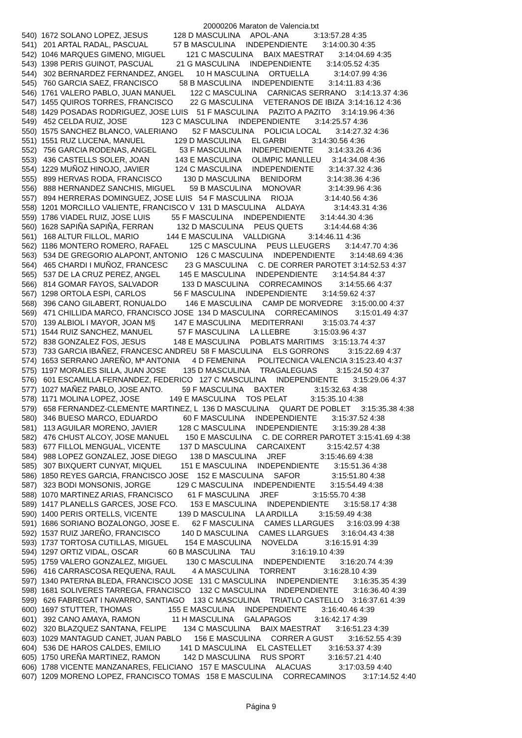20000206 Maraton de Valencia.txt
540)  1672 SOLANO LOPEZ, JESUS            128 D MASCULINA     APOL-ANA            3:13:57.28 4:35
541)   201 ARTAL RADAL, PASCUAL            57 B MASCULINA     INDEPENDIENTE       3:14:00.30 4:35
542)  1046 MARQUES GIMENO, MIGUEL          121 C MASCULINA     BAIX MAESTRAT       3:14:04.69 4:35
543)  1398 PERIS GUINOT, PASCUAL           21 G MASCULINA     INDEPENDIENTE       3:14:05.52 4:35
544)   302 BERNARDEZ FERNANDEZ, ANGEL      10 H MASCULINA     ORTUELLA            3:14:07.99 4:36
545)   760 GARCIA SAEZ, FRANCISCO          58 B MASCULINA     INDEPENDIENTE       3:14:11.83 4:36
546)  1761 VALERO PABLO, JUAN MANUEL       122 C MASCULINA     CARNICAS SERRANO    3:14:13.37 4:36
547)  1455 QUIROS TORRES, FRANCISCO        22 G MASCULINA     VETERANOS DE IBIZA  3:14:16.12 4:36
548)  1429 POSADAS RODRIGUEZ, JOSE LUIS    51 F MASCULINA     PAZITO A PAZITO     3:14:19.96 4:36
549)   452 CELDA RUIZ, JOSE                123 C MASCULINA     INDEPENDIENTE       3:14:25.57 4:36
550)  1575 SANCHEZ BLANCO, VALERIANO       52 F MASCULINA     POLICIA LOCAL       3:14:27.32 4:36
551)  1551 RUZ LUCENA, MANUEL              129 D MASCULINA     EL GARBI            3:14:30.56 4:36
552)   756 GARCIA RODENAS, ANGEL           53 F MASCULINA     INDEPENDIENTE       3:14:33.26 4:36
553)   436 CASTELLS SOLER, JOAN            143 E MASCULINA     OLIMPIC MANLLEU     3:14:34.08 4:36
554)  1229 MUÑOZ HINOJO, JAVIER            124 C MASCULINA     INDEPENDIENTE       3:14:37.32 4:36
555)   899 HERVAS RODA, FRANCISCO          130 D MASCULINA     BENIDORM            3:14:38.36 4:36
556)   888 HERNANDEZ SANCHIS, MIGUEL       59 B MASCULINA     MONOVAR             3:14:39.96 4:36
557)   894 HERRERAS DOMINGUEZ, JOSE LUIS   54 F MASCULINA     RIOJA               3:14:40.56 4:36
558)  1201 MORCILLO VALIENTE, FRANCISCO V  131 D MASCULINA     ALDAYA              3:14:43.31 4:36
559)  1786 VIADEL RUIZ, JOSE LUIS          55 F MASCULINA     INDEPENDIENTE       3:14:44.30 4:36
560)  1628 SAPIÑA SAPIÑA, FERRAN           132 D MASCULINA     PEUS QUETS          3:14:44.68 4:36
561)   168 ALTUR FILLOL, MARIO             144 E MASCULINA     VALLDIGNA           3:14:46.11 4:36
562)  1186 MONTERO ROMERO, RAFAEL          125 C MASCULINA     PEUS LLEUGERS       3:14:47.70 4:36
563)   534 DE GREGORIO ALAPONT, ANTONIO    126 C MASCULINA     INDEPENDIENTE       3:14:48.69 4:36
564)   465 CHARDI I MUÑOZ, FRANCESC        23 G MASCULINA     C. DE CORRER PAROTET 3:14:52.53 4:37
565)   537 DE LA CRUZ PEREZ, ANGEL         145 E MASCULINA     INDEPENDIENTE       3:14:54.84 4:37
566)   814 GOMAR FAYOS, SALVADOR           133 D MASCULINA     CORRECAMINOS        3:14:55.66 4:37
567)  1298 ORTOLA ESPI, CARLOS             56 F MASCULINA     INDEPENDIENTE       3:14:59.62 4:37
568)   396 CANO GILABERT, RONUALDO         146 E MASCULINA     CAMP DE MORVEDRE    3:15:00.00 4:37
569)   471 CHILLIDA MARCO, FRANCISCO JOSE  134 D MASCULINA     CORRECAMINOS        3:15:01.49 4:37
570)   139 ALBIOL I MAYOR, JOAN M§         147 E MASCULINA     MEDITERRANI         3:15:03.74 4:37
571)  1544 RUIZ SANCHEZ, MANUEL            57 F MASCULINA     LA LLEBRE           3:15:03.96 4:37
572)   838 GONZALEZ FOS, JESUS             148 E MASCULINA     POBLATS MARITIMS    3:15:13.74 4:37
573)   733 GARCIA IBAÑEZ, FRANCESC ANDREU  58 F MASCULINA     ELS GORRONS         3:15:22.69 4:37
574)  1653 SERRANO JAREÑO, Mª ANTONIA      4 D FEMENINA      POLITECNICA VALENCIA 3:15:23.40 4:37
575)  1197 MORALES SILLA, JUAN JOSE        135 D MASCULINA     TRAGALEGUAS         3:15:24.50 4:37
576)   601 ESCAMILLA FERNANDEZ, FEDERICO   127 C MASCULINA     INDEPENDIENTE       3:15:29.06 4:37
577)  1027 MAÑEZ PABLO, JOSE ANTO.         59 F MASCULINA     BAXTER              3:15:32.63 4:38
578)  1171 MOLINA LOPEZ, JOSE              149 E MASCULINA     TOS PELAT           3:15:35.10 4:38
579)   658 FERNANDEZ-CLEMENTE MARTINEZ, L  136 D MASCULINA     QUART DE POBLET     3:15:35.38 4:38
580)   346 BUESO MARCO, EDUARDO            60 F MASCULINA     INDEPENDIENTE       3:15:37.52 4:38
581)   113 AGUILAR MORENO, JAVIER          128 C MASCULINA     INDEPENDIENTE       3:15:39.28 4:38
582)   476 CHUST ALCOY, JOSE MANUEL        150 E MASCULINA     C. DE CORRER PAROTET 3:15:41.69 4:38
583)   677 FILLOL MENGUAL, VICENTE         137 D MASCULINA     CARCAIXENT          3:15:42.57 4:38
584)   988 LOPEZ GONZALEZ, JOSE DIEGO      138 D MASCULINA     JREF                3:15:46.69 4:38
585)   307 BIXQUERT CUNYAT, MIQUEL         151 E MASCULINA     INDEPENDIENTE       3:15:51.36 4:38
586)  1850 REYES GARCIA, FRANCISCO JOSE    152 E MASCULINA     SAFOR               3:15:51.80 4:38
587)   323 BODI MONSONIS, JORGE            129 C MASCULINA     INDEPENDIENTE       3:15:54.49 4:38
588)  1070 MARTINEZ ARIAS, FRANCISCO       61 F MASCULINA     JREF                3:15:55.70 4:38
589)  1417 PLANELLS GARCES, JOSE FCO.      153 E MASCULINA     INDEPENDIENTE       3:15:58.17 4:38
590)  1400 PERIS ORTELLS, VICENTE          139 D MASCULINA     LA ARDILLA          3:15:59.49 4:38
591)  1686 SORIANO BOZALONGO, JOSE E.      62 F MASCULINA     CAMES LLARGUES      3:16:03.99 4:38
592)  1537 RUIZ JAREÑO, FRANCISCO          140 D MASCULINA     CAMES LLARGUES      3:16:04.43 4:38
593)  1737 TORTOSA CUTILLAS, MIGUEL        154 E MASCULINA     NOVELDA             3:16:15.91 4:39
594)  1297 ORTIZ VIDAL, OSCAR              60 B MASCULINA     TAU                 3:16:19.10 4:39
595)  1759 VALERO GONZALEZ, MIGUEL         130 C MASCULINA     INDEPENDIENTE       3:16:20.74 4:39
596)   416 CARRASCOSA REQUENA, RAUL        4 A MASCULINA     TORRENT             3:16:28.10 4:39
597)  1340 PATERNA BLEDA, FRANCISCO JOSE   131 C MASCULINA     INDEPENDIENTE       3:16:35.35 4:39
598)  1681 SOLIVERES TARREGA, FRANCISCO    132 C MASCULINA     INDEPENDIENTE       3:16:36.40 4:39
599)   626 FABREGAT I NAVARRO, SANTIAGO    133 C MASCULINA     TRIATLO CASTELLO    3:16:37.61 4:39
600)  1697 STUTTER, THOMAS                 155 E MASCULINA     INDEPENDIENTE       3:16:40.46 4:39
601)   392 CANO AMAYA, RAMON               11 H MASCULINA     GALAPAGOS           3:16:42.17 4:39
602)   320 BLAZQUEZ SANTANA, FELIPE        134 C MASCULINA     BAIX MAESTRAT       3:16:51.23 4:39
603)  1029 MANTAGUD CANET, JUAN PABLO      156 E MASCULINA     CORRER A GUST       3:16:52.55 4:39
604)   536 DE HAROS CALDES, EMILIO         141 D MASCULINA     EL CASTELLET        3:16:53.37 4:39
605)  1750 UREÑA MARTINEZ, RAMON           142 D MASCULINA     RUS SPORT           3:16:57.21 4:40
606)  1788 VICENTE MANZANARES, FELICIANO   157 E MASCULINA     ALACUAS             3:17:03.59 4:40
607)  1209 MORENO LOPEZ, FRANCISCO TOMAS   158 E MASCULINA     CORRECAMINOS        3:17:14.52 4:40
Página 9